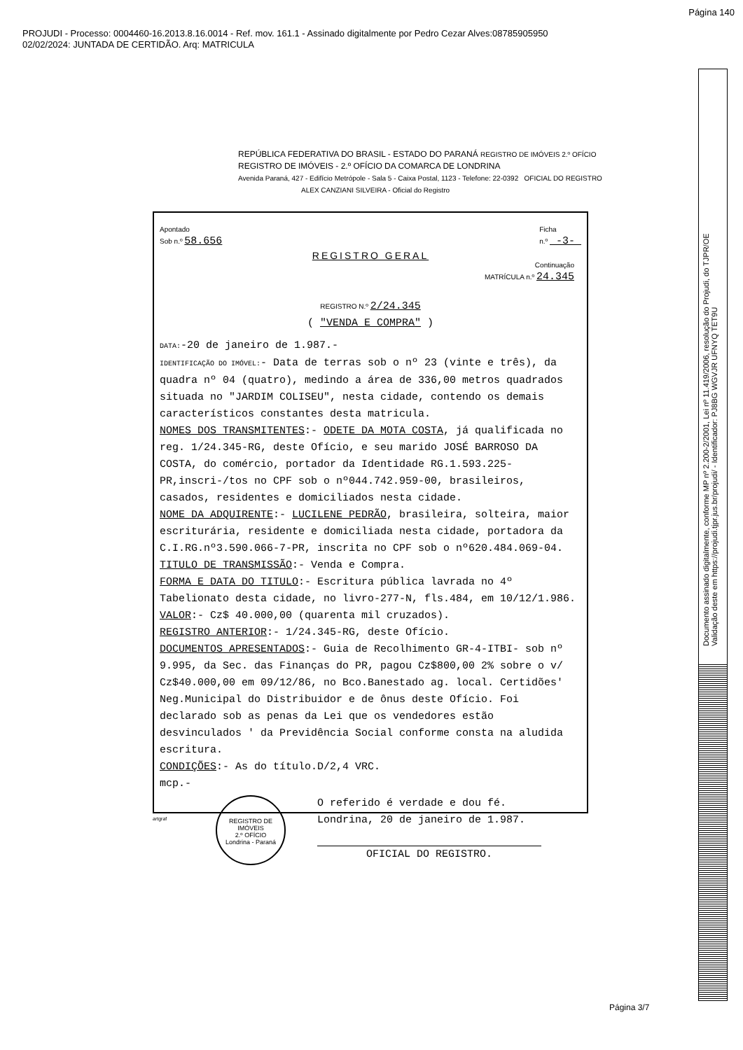Página 140
PROJUDI - Processo: 0004460-16.2013.8.16.0014 - Ref. mov. 161.1 - Assinado digitalmente por Pedro Cezar Alves:08785905950
02/02/2024: JUNTADA DE CERTIDÃO. Arq: MATRICULA
Documento assinado digitalmente, conforme MP nº 2.200-2/2001, Lei nº 11.419/2006, resolução do Projudi, do TJPR/OE
Validação deste em https://projudi.tjpr.jus.br/projudi/ - Identificador: PJ8BG WGVJR UFNYQ TET9U
REPÚBLICA FEDERATIVA DO BRASIL - ESTADO DO PARANÁ REGISTRO DE IMÓVEIS 2.º OFÍCIO
REGISTRO DE IMÓVEIS - 2.º OFÍCIO DA COMARCA DE LONDRINA
Avenida Paraná, 427 - Edifício Metrópole - Sala 5 - Caixa Postal, 1123 - Telefone: 22-0392 OFICIAL DO REGISTRO
ALEX CANZIANI SILVEIRA - Oficial do Registro
Apontado
Sob n.º 58.656
Ficha
n.º -3-
REGISTRO GERAL
Continuação
MATRÍCULA n.º 24.345
REGISTRO N.º 2/24.345
( "VENDA E COMPRA" )
DATA:-20 de janeiro de 1.987.-
IDENTIFICAÇÃO DO IMÓVEL:- Data de terras sob o nº 23 (vinte e três), da quadra nº 04 (quatro), medindo a área de 336,00 metros quadrados situada no "JARDIM COLISEU", nesta cidade, contendo os demais característicos constantes desta matricula.
NOMES DOS TRANSMITENTES:- ODETE DA MOTA COSTA, já qualificada no reg. 1/24.345-RG, deste Ofício, e seu marido JOSÉ BARROSO DA COSTA, do comércio, portador da Identidade RG.1.593.225-PR,inscri-/tos no CPF sob o nº044.742.959-00, brasileiros, casados, residentes e domiciliados nesta cidade.
NOME DA ADQUIRENTE:- LUCILENE PEDRÃO, brasileira, solteira, maior escriturária, residente e domiciliada nesta cidade, portadora da C.I.RG.nº3.590.066-7-PR, inscrita no CPF sob o nº620.484.069-04.
TITULO DE TRANSMISSÃO:- Venda e Compra.
FORMA E DATA DO TITULO:- Escritura pública lavrada no 4º Tabelionato desta cidade, no livro-277-N, fls.484, em 10/12/1.986.
VALOR:- Cz$ 40.000,00 (quarenta mil cruzados).
REGISTRO ANTERIOR:- 1/24.345-RG, deste Ofício.
DOCUMENTOS APRESENTADOS:- Guia de Recolhimento GR-4-ITBI- sob nº 9.995, da Sec. das Finanças do PR, pagou Cz$800,00 2% sobre o v/ Cz$40.000,00 em 09/12/86, no Bco.Banestado ag. local. Certidões' Neg.Municipal do Distribuidor e de ônus deste Ofício. Foi declarado sob as penas da Lei que os vendedores estão desvinculados ' da Previdência Social conforme consta na aludida escritura.
CONDIÇÕES:- As do título.D/2,4 VRC.
mcp.-
REGISTRO DE IMÓVEIS
2.º OFÍCIO
Londrina - Paraná
O referido é verdade e dou fé.
Londrina, 20 de janeiro de 1.987.
OFICIAL DO REGISTRO.
artgraf
Página 3/7